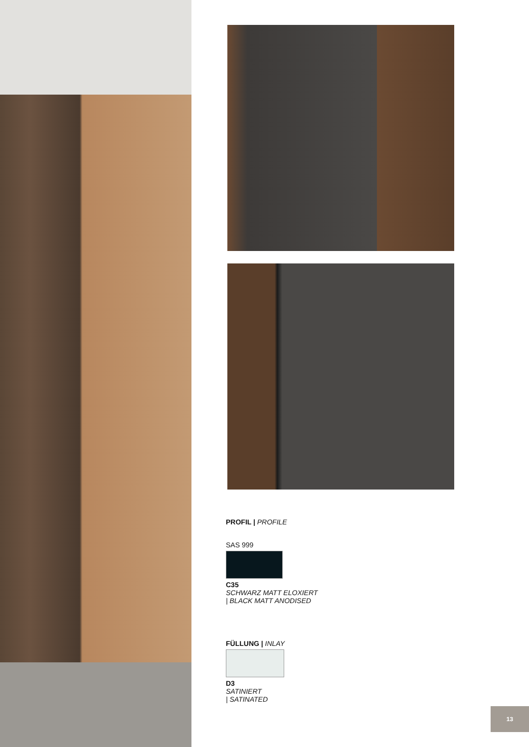PROFIL | PROFILE
SAS 999
C35
SCHWARZ MATT ELOXIERT
| BLACK MATT ANODISED
FÜLLUNG | INLAY
D3
SATINIERT
| SATINATED
13